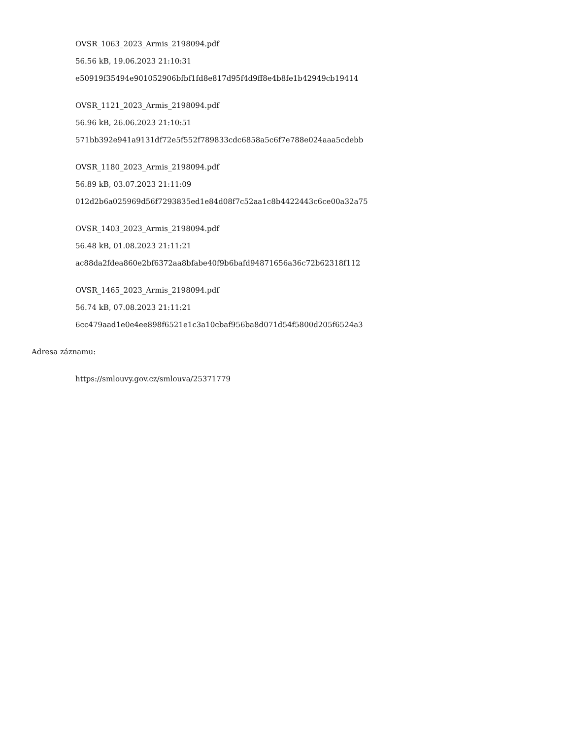OVSR_1063_2023_Armis_2198094.pdf
56.56 kB, 19.06.2023 21:10:31
e50919f35494e901052906bfbf1fd8e817d95f4d9ff8e4b8fe1b42949cb19414
OVSR_1121_2023_Armis_2198094.pdf
56.96 kB, 26.06.2023 21:10:51
571bb392e941a9131df72e5f552f789833cdc6858a5c6f7e788e024aaa5cdebb
OVSR_1180_2023_Armis_2198094.pdf
56.89 kB, 03.07.2023 21:11:09
012d2b6a025969d56f7293835ed1e84d08f7c52aa1c8b4422443c6ce00a32a75
OVSR_1403_2023_Armis_2198094.pdf
56.48 kB, 01.08.2023 21:11:21
ac88da2fdea860e2bf6372aa8bfabe40f9b6bafd94871656a36c72b62318f112
OVSR_1465_2023_Armis_2198094.pdf
56.74 kB, 07.08.2023 21:11:21
6cc479aad1e0e4ee898f6521e1c3a10cbaf956ba8d071d54f5800d205f6524a3
Adresa záznamu:
https://smlouvy.gov.cz/smlouva/25371779